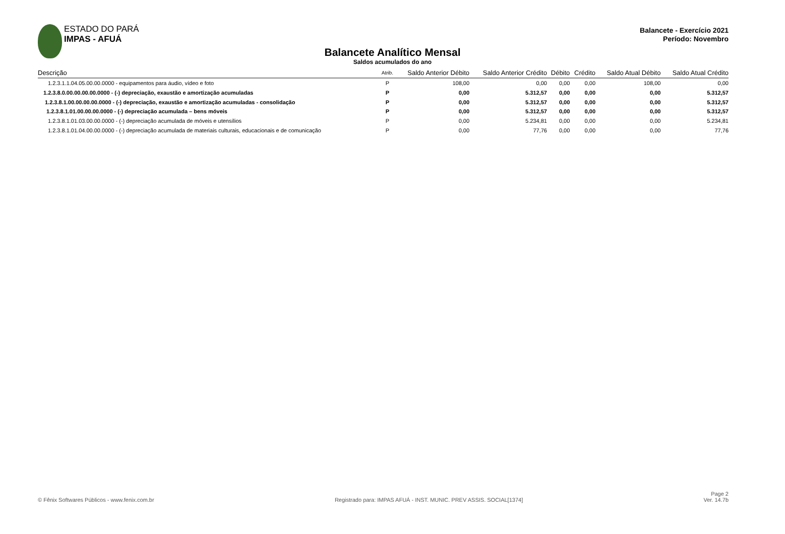ESTADO DO PARÁ
IMPAS - AFUÁ
Balancete - Exercício 2021
Período: Novembro
Balancete Analítico Mensal
Saldos acumulados do ano
| Descrição | Atrib. | Saldo Anterior Débito | Saldo Anterior Crédito | Débito | Crédito | Saldo Atual Débito | Saldo Atual Crédito |
| --- | --- | --- | --- | --- | --- | --- | --- |
| 1.2.3.1.1.04.05.00.00.0000 - equipamentos para áudio, vídeo e foto | P | 108,00 | 0,00 | 0,00 | 0,00 | 108,00 | 0,00 |
| 1.2.3.8.0.00.00.00.00.0000 - (-) depreciação, exaustão e amortização acumuladas | P | 0,00 | 5.312,57 | 0,00 | 0,00 | 0,00 | 5.312,57 |
| 1.2.3.8.1.00.00.00.00.0000 - (-) depreciação, exaustão e amortização acumuladas - consolidação | P | 0,00 | 5.312,57 | 0,00 | 0,00 | 0,00 | 5.312,57 |
| 1.2.3.8.1.01.00.00.00.0000 - (-) depreciação acumulada – bens móveis | P | 0,00 | 5.312,57 | 0,00 | 0,00 | 0,00 | 5.312,57 |
| 1.2.3.8.1.01.03.00.00.0000 - (-) depreciação acumulada de móveis e utensílios | P | 0,00 | 5.234,81 | 0,00 | 0,00 | 0,00 | 5.234,81 |
| 1.2.3.8.1.01.04.00.00.0000 - (-) depreciação acumulada de materiais culturais, educacionais e de comunicação | P | 0,00 | 77,76 | 0,00 | 0,00 | 0,00 | 77,76 |
© Fênix Softwares Públicos - www.fenix.com.br
Registrado para: IMPAS AFUÁ - INST. MUNIC. PREV ASSIS. SOCIAL[1374]
Page 2
Ver. 14.7b